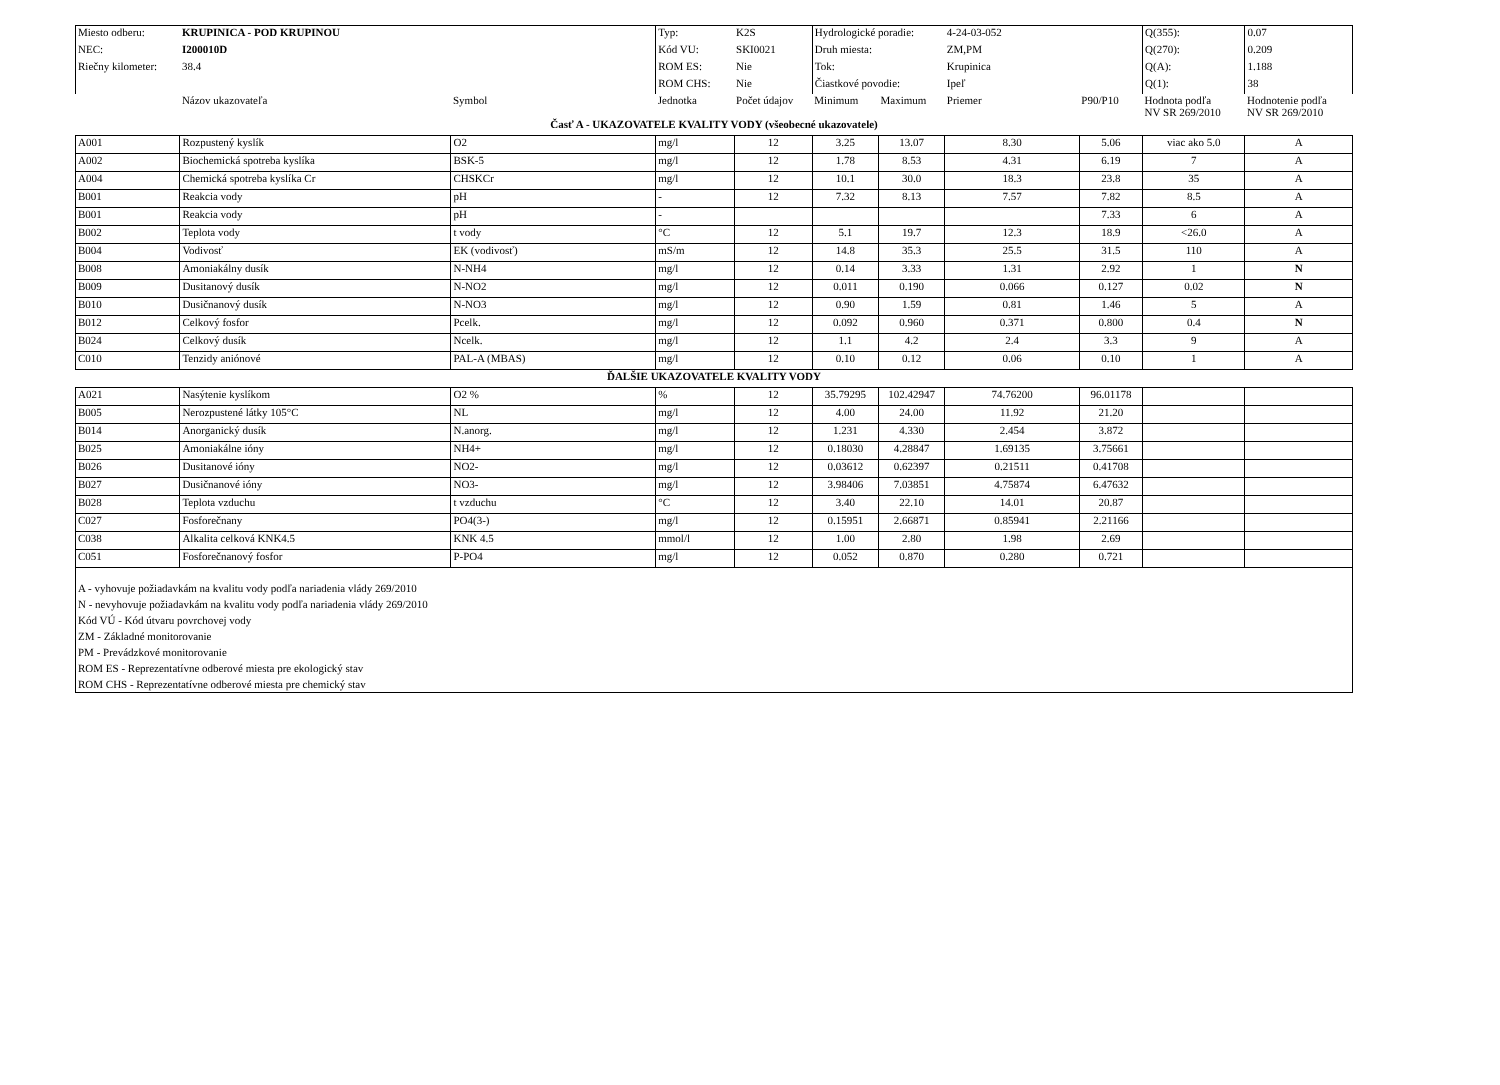| Miesto odberu: | KRUPINICA - POD KRUPINOU | | Typ: | K2S | Hydrologické poradie: | | 4-24-03-052 | | Q(355): | 0.07 |
| NEC: | I200010D | | Kód VU: | SKI0021 | Druh miesta: | | ZM,PM | | Q(270): | 0.209 |
| Riečny kilometer: | 38.4 | | ROM ES: | Nie | Tok: | | Krupinica | | Q(A): | 1.188 |
| | | | ROM CHS: | Nie | Čiastkové povodie: | | Ipeľ | | Q(1): | 38 |
| | Názov ukazovateľa | Symbol | Jednotka | Počet údajov | Minimum | Maximum | Priemer | P90/P10 | Hodnota podľa NV SR 269/2010 | Hodnotenie podľa NV SR 269/2010 |
| Časť A - UKAZOVATELE KVALITY VODY (všeobecné ukazovatele) | | | | | | | | | | |
| A001 | Rozpustený kyslík | O2 | mg/l | 12 | 3.25 | 13.07 | 8.30 | 5.06 | viac ako 5.0 | A |
| A002 | Biochemická spotreba kyslíka | BSK-5 | mg/l | 12 | 1.78 | 8.53 | 4.31 | 6.19 | 7 | A |
| A004 | Chemická spotreba kyslíka Cr | CHSKCr | mg/l | 12 | 10.1 | 30.0 | 18.3 | 23.8 | 35 | A |
| B001 | Reakcia vody | pH | - | 12 | 7.32 | 8.13 | 7.57 | 7.82 | 8.5 | A |
| B001 | Reakcia vody | pH | - | | | | | 7.33 | 6 | A |
| B002 | Teplota vody | t vody | °C | 12 | 5.1 | 19.7 | 12.3 | 18.9 | <26.0 | A |
| B004 | Vodivosť | EK (vodivosť) | mS/m | 12 | 14.8 | 35.3 | 25.5 | 31.5 | 110 | A |
| B008 | Amoniakálny dusík | N-NH4 | mg/l | 12 | 0.14 | 3.33 | 1.31 | 2.92 | 1 | N |
| B009 | Dusitanový dusík | N-NO2 | mg/l | 12 | 0.011 | 0.190 | 0.066 | 0.127 | 0.02 | N |
| B010 | Dusičnanový dusík | N-NO3 | mg/l | 12 | 0.90 | 1.59 | 0.81 | 1.46 | 5 | A |
| B012 | Celkový fosfor | Pcelk. | mg/l | 12 | 0.092 | 0.960 | 0.371 | 0.800 | 0.4 | N |
| B024 | Celkový dusík | Ncelk. | mg/l | 12 | 1.1 | 4.2 | 2.4 | 3.3 | 9 | A |
| C010 | Tenzidy aniónové | PAL-A (MBAS) | mg/l | 12 | 0.10 | 0.12 | 0.06 | 0.10 | 1 | A |
| ĎALŠIE UKAZOVATELE KVALITY VODY | | | | | | | | | | |
| A021 | Nasýtenie kyslíkom | O2 % | % | 12 | 35.79295 | 102.42947 | 74.76200 | 96.01178 | | |
| B005 | Nerozpustené látky 105°C | NL | mg/l | 12 | 4.00 | 24.00 | 11.92 | 21.20 | | |
| B014 | Anorganický dusík | N.anorg. | mg/l | 12 | 1.231 | 4.330 | 2.454 | 3.872 | | |
| B025 | Amoniakálne ióny | NH4+ | mg/l | 12 | 0.18030 | 4.28847 | 1.69135 | 3.75661 | | |
| B026 | Dusitanové ióny | NO2- | mg/l | 12 | 0.03612 | 0.62397 | 0.21511 | 0.41708 | | |
| B027 | Dusičnanové ióny | NO3- | mg/l | 12 | 3.98406 | 7.03851 | 4.75874 | 6.47632 | | |
| B028 | Teplota vzduchu | t vzduchu | °C | 12 | 3.40 | 22.10 | 14.01 | 20.87 | | |
| C027 | Fosforečnany | PO4(3-) | mg/l | 12 | 0.15951 | 2.66871 | 0.85941 | 2.21166 | | |
| C038 | Alkalita celková KNK4.5 | KNK 4.5 | mmol/l | 12 | 1.00 | 2.80 | 1.98 | 2.69 | | |
| C051 | Fosforečnanový fosfor | P-PO4 | mg/l | 12 | 0.052 | 0.870 | 0.280 | 0.721 | | |
| A - vyhovuje požiadavkám na kvalitu vody podľa nariadenia vlády 269/2010 N - nevyhovuje požiadavkám na kvalitu vody podľa nariadenia vlády 269/2010 Kód VÚ - Kód útvaru povrchovej vody ZM - Základné monitorovanie PM - Prevádzkové monitorovanie ROM ES - Reprezentatívne odberové miesta pre ekologický stav ROM CHS - Reprezentatívne odberové miesta pre chemický stav | | | | | | | | | | |